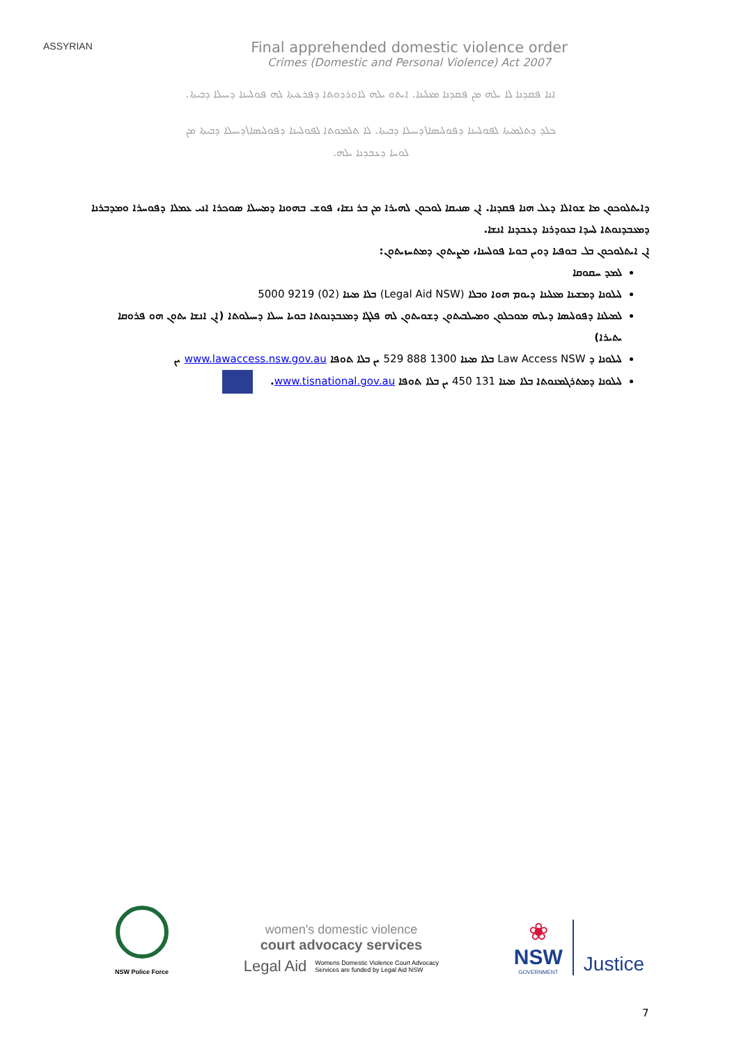ASSYRIAN
Final apprehended domestic violence order
Crimes (Domestic and Personal Violence) Act 2007
ܐܢܐ ܦܩܕܢܐ ܠܐ ܝܠܗ ܡܢ ܦܩܕܢܐ ܡܥܠܝܢܐ. ܐܝܬܘ ܝܠܗ ܠܐܘܪܕܘܬܐ ܕܦܪܥܝܬܐ ܠܗ ܦܘܠܚܢܐ ܕܚܝܠܐ ܕܒܝܬܐ.
ܟܠܕ ܕܬܠܡܝܬܐ ܠܦܘܠܚܢܐ ܕܦܘܠܝܣܐ\ܕܚܝܠܐ ܕܒܝܬܐ. ܠܐ ܬܠܡܘܬܐ ܠܦܘܠܚܢܐ ܕܦܘܠܝܣܐ\ܕܚܝܠܐ ܕܒܝܬܐ ܡܢ
ܠܘܚܐ ܕܥܒܕܢܐ ܝܠܗ.
ܕܐܝܬܠܘܟܘܢ ܡܐ ܫܘܐܠܐ ܕܥܠ ܗܢܐ ܦܩܕܢܐ. ܐܢ ܣܢܝܩܐ ܠܘܟܘܢ ܠܗܝܪܐ ܡܢ ܒܪ ܢܫܐ، ܦܘܫ ܒܗܘܢܐ ܕܡܚܝܠܐ ܣܘܟܪܐ ܐܢܝ ܥܡܠܐ ܕܦܘܚܪܐ ܘܡܕܒܪܢܐ ܕܡܥܒܕܢܘܬܐ ܠܚܕܐ ܒܥܘܕܪܢܐ ܕܥܒܕܢܐ ܐܢܫܐ.
ܐܢ ܐܝܬܠܘܟܘܢ ܒܠ ܒܘܦܝܐ ܕܘܝܢ ܒܘܝܐ ܦܘܠܚܢܐ، ܡܨܝܬܘܢ ܕܡܬܚܙܝܬܘܢ:
ܠܡܕ ܚܩܘܩܐ
ܠܝܠܘܢܐ ܕܡܫܝܢܐ ܡܥܠܝܢܐ ܕܝܘܡ ܗܘܐ ܘܒܠܐ (Legal Aid NSW) ܒܠܐ ܡܝܢܐ (02) 9219 5000
ܠܡܝܠܢܐ ܕܦܘܠܝܣܐ ܕܝܠܗ ܡܘܟܠܘܢ ܘܡܚܠܒܝܬܘܢ ܕܫܘܝܬܘܢ ܠܗ ܦܠܓܐ ܕܡܥܒܕܢܘܬܐ ܒܘܝܐ ܚܝܠܐ ܕܚܝܠܘܬܐ (ܐܢ ܐܢܫܐ ܝܬܘܢ ܗܘ ܦܪܘܩܐ ܝܬܝܪܐ)
ܠܝܠܘܢܐ ܕ Law Access NSW ܒܠܐ ܡܝܢܐ 1300 888 529 ܝܢ ܒܠܐ ܬܘܦܐ www.lawaccess.nsw.gov.au ܝܢ
ܠܝܠܘܢܐ ܕܡܬܪܓܡܢܘܬܐ ܒܠܐ ܡܝܢܐ 131 450 ܝܢ ܒܠܐ ܬܘܦܐ www.tisnational.gov.au.
NSW Police Force
women's domestic violence
court advocacy services
Legal Aid Womens Domestic Violence Court Advocacy
Services are funded by Legal Aid NSW
❀
NSW
GOVERNMENT
Justice
7